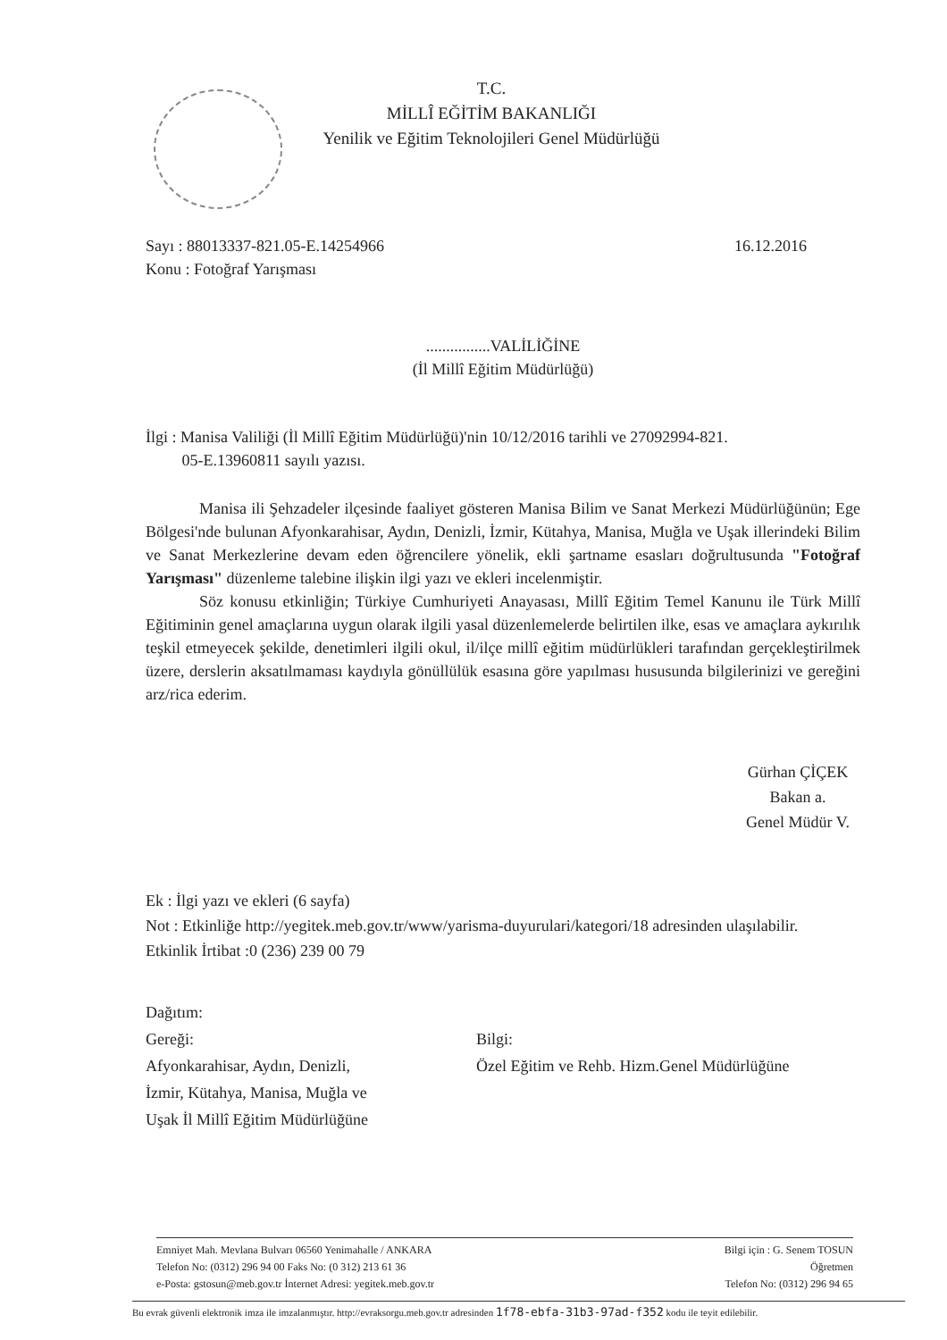T.C.
MİLLÎ EĞİTİM BAKANLIĞI
Yenilik ve Eğitim Teknolojileri Genel Müdürlüğü
Sayı : 88013337-821.05-E.14254966
Konu : Fotoğraf Yarışması
16.12.2016
................VALİLİĞİNE
(İl Millî Eğitim Müdürlüğü)
İlgi : Manisa Valiliği (İl Millî Eğitim Müdürlüğü)'nin 10/12/2016 tarihli ve 27092994-821.
05-E.13960811 sayılı yazısı.
Manisa ili Şehzadeler ilçesinde faaliyet gösteren Manisa Bilim ve Sanat Merkezi Müdürlüğünün; Ege Bölgesi'nde bulunan Afyonkarahisar, Aydın, Denizli, İzmir, Kütahya, Manisa, Muğla ve Uşak illerindeki Bilim ve Sanat Merkezlerine devam eden öğrencilere yönelik, ekli şartname esasları doğrultusunda "Fotoğraf Yarışması" düzenleme talebine ilişkin ilgi yazı ve ekleri incelenmiştir.
Söz konusu etkinliğin; Türkiye Cumhuriyeti Anayasası, Millî Eğitim Temel Kanunu ile Türk Millî Eğitiminin genel amaçlarına uygun olarak ilgili yasal düzenlemelerde belirtilen ilke, esas ve amaçlara aykırılık teşkil etmeyecek şekilde, denetimleri ilgili okul, il/ilçe millî eğitim müdürlükleri tarafından gerçekleştirilmek üzere, derslerin aksatılmaması kaydıyla gönüllülük esasına göre yapılması hususunda bilgilerinizi ve gereğini arz/rica ederim.
Gürhan ÇİÇEK
Bakan a.
Genel Müdür V.
Ek : İlgi yazı ve ekleri (6 sayfa)
Not : Etkinliğe http://yegitek.meb.gov.tr/www/yarisma-duyurulari/kategori/18 adresinden ulaşılabilir.
Etkinlik İrtibat :0 (236) 239 00 79
Dağıtım:
Gereği:
Afyonkarahisar, Aydın, Denizli,
İzmir, Kütahya, Manisa, Muğla ve
Uşak İl Millî Eğitim Müdürlüğüne
Bilgi:
Özel Eğitim ve Rehb. Hizm.Genel Müdürlüğüne
Emniyet Mah. Mevlana Bulvarı 06560 Yenimahalle / ANKARA
Telefon No: (0312) 296 94 00 Faks No: (0 312) 213 61 36
e-Posta: gstosun@meb.gov.tr İnternet Adresi: yegitek.meb.gov.tr
Bilgi için : G. Senem TOSUN
Öğretmen
Telefon No: (0312) 296 94 65
Bu evrak güvenli elektronik imza ile imzalanmıştır. http://evraksorgu.meb.gov.tr adresinden 1f78-ebfa-31b3-97ad-f352 kodu ile teyit edilebilir.